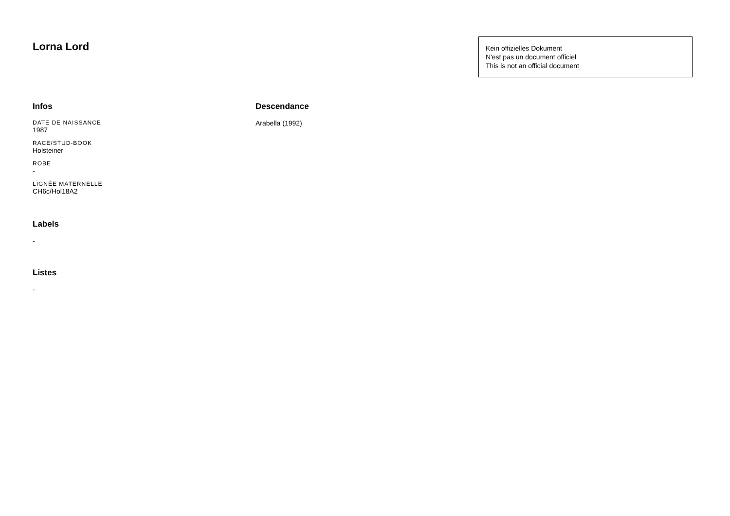Lorna Lord
Kein offizielles Dokument
N'est pas un document officiel
This is not an official document
Infos
DATE DE NAISSANCE
1987
RACE/STUD-BOOK
Holsteiner
ROBE
-
LIGNÉE MATERNELLE
CH6c/Hol18A2
Labels
-
Listes
-
Descendance
Arabella (1992)